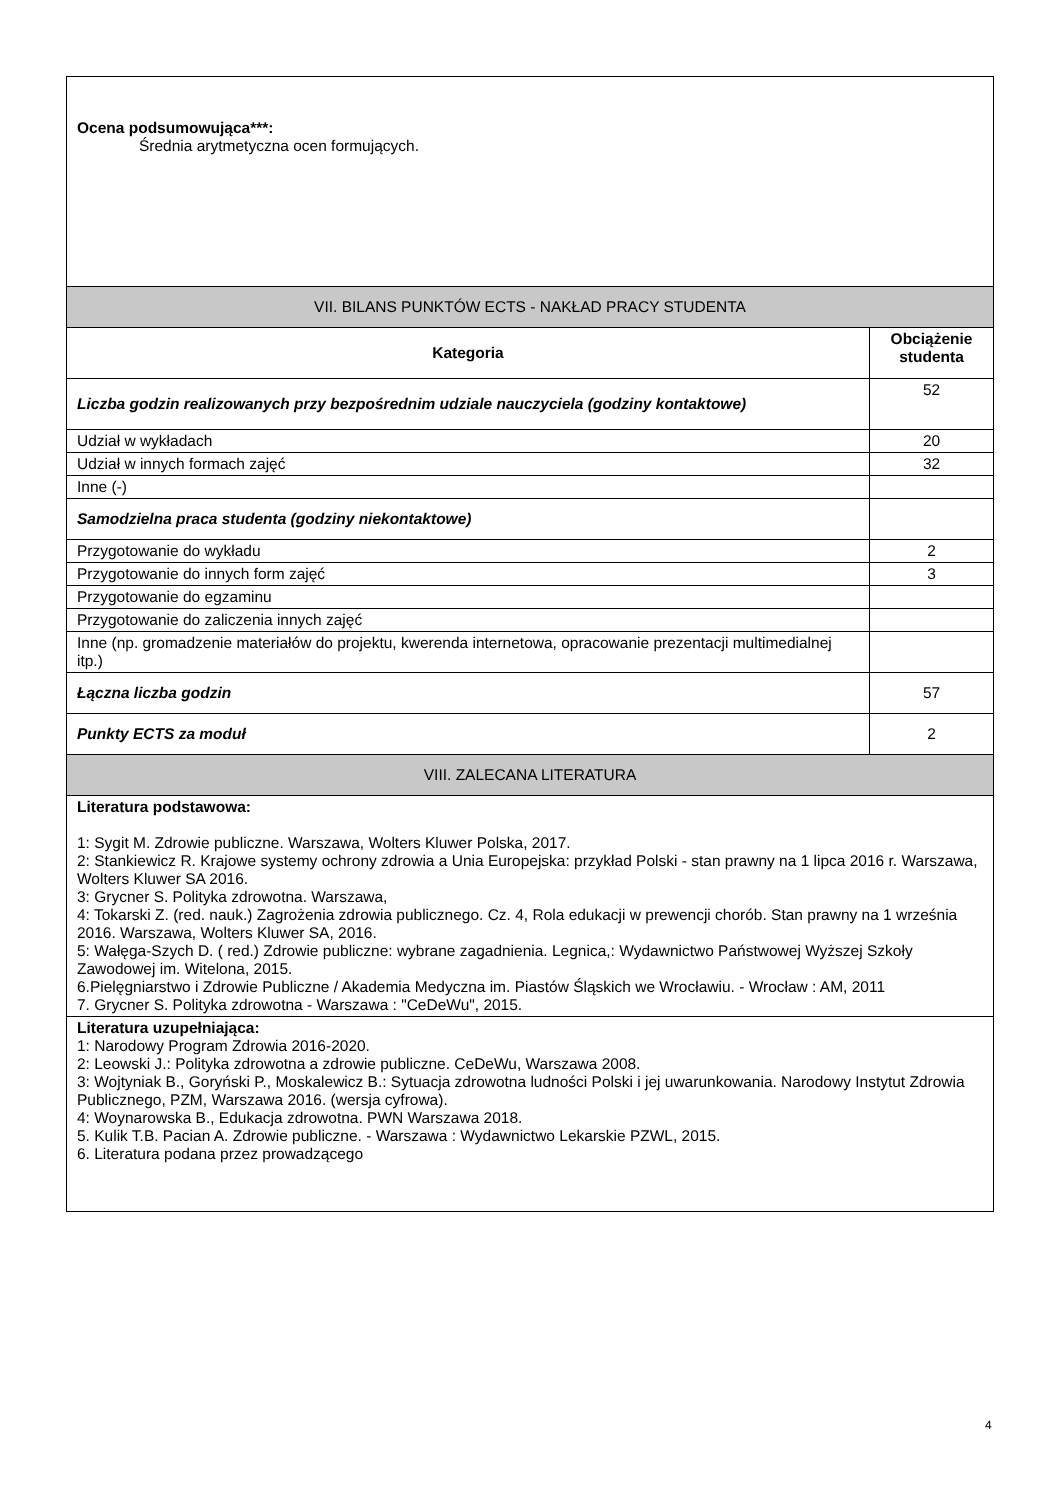| Ocena podsumowująca***: Średnia arytmetyczna ocen formujących. | |
| VII. BILANS PUNKTÓW ECTS - NAKŁAD PRACY STUDENTA | |
| Kategoria | Obciążenie studenta |
| Liczba godzin realizowanych przy bezpośrednim udziale nauczyciela (godziny kontaktowe) | 52 |
| Udział w wykładach | 20 |
| Udział w innych formach zajęć | 32 |
| Inne (-) | |
| Samodzielna praca studenta (godziny niekontaktowe) | |
| Przygotowanie do wykładu | 2 |
| Przygotowanie do innych form zajęć | 3 |
| Przygotowanie do egzaminu | |
| Przygotowanie do zaliczenia innych zajęć | |
| Inne (np. gromadzenie materiałów do projektu, kwerenda internetowa, opracowanie prezentacji multimedialnej itp.) | |
| Łączna liczba godzin | 57 |
| Punkty ECTS za moduł | 2 |
| VIII. ZALECANA LITERATURA | |
| Literatura podstawowa: 1: Sygit M. Zdrowie publiczne. Warszawa, Wolters Kluwer Polska, 2017. 2: Stankiewicz R. Krajowe systemy ochrony zdrowia a Unia Europejska: przykład Polski - stan prawny na 1 lipca 2016 r. Warszawa, Wolters Kluwer SA 2016. 3: Grycner S. Polityka zdrowotna. Warszawa, 4: Tokarski Z. (red. nauk.) Zagrożenia zdrowia publicznego. Cz. 4, Rola edukacji w prewencji chorób. Stan prawny na 1 września 2016. Warszawa, Wolters Kluwer SA, 2016. 5: Wałęga-Szych D. ( red.) Zdrowie publiczne: wybrane zagadnienia. Legnica,: Wydawnictwo Państwowej Wyższej Szkoły Zawodowej im. Witelona, 2015. 6.Pielęgniarstwo i Zdrowie Publiczne / Akademia Medyczna im. Piastów Śląskich we Wrocławiu. - Wrocław : AM, 2011 7. Grycner S. Polityka zdrowotna - Warszawa : "CeDeWu", 2015. | |
| Literatura uzupełniająca: 1: Narodowy Program Zdrowia 2016-2020. 2: Leowski J.: Polityka zdrowotna a zdrowie publiczne. CeDeWu, Warszawa 2008. 3: Wojtyniak B., Goryński P., Moskalewicz B.: Sytuacja zdrowotna ludności Polski i jej uwarunkowania. Narodowy Instytut Zdrowia Publicznego, PZM, Warszawa 2016. (wersja cyfrowa). 4: Woynarowska B., Edukacja zdrowotna. PWN Warszawa 2018. 5. Kulik T.B. Pacian A. Zdrowie publiczne. - Warszawa : Wydawnictwo Lekarskie PZWL, 2015. 6. Literatura podana przez prowadzącego | |
4